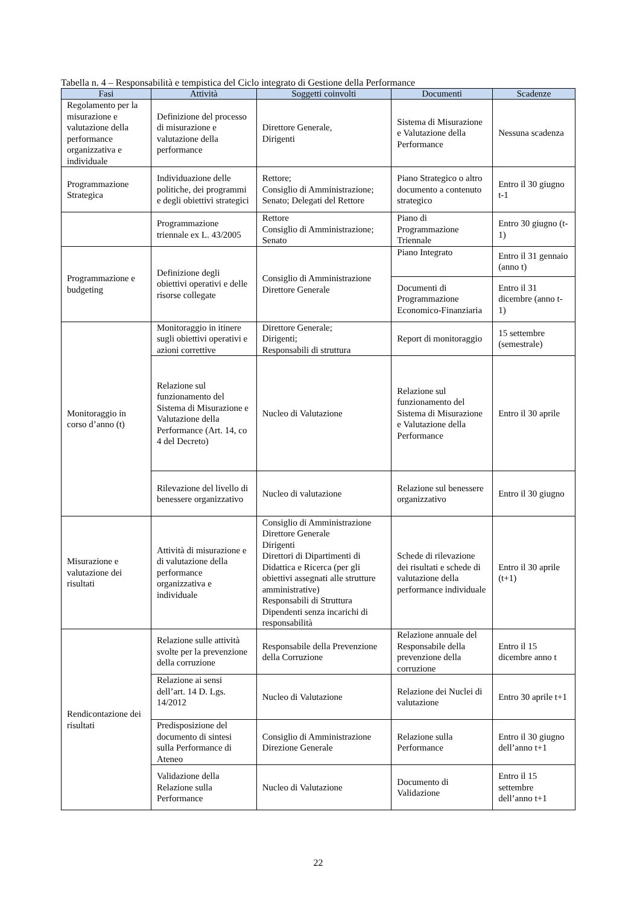Tabella n. 4 – Responsabilità e tempistica del Ciclo integrato di Gestione della Performance
| Fasi | Attività | Soggetti coinvolti | Documenti | Scadenze |
| --- | --- | --- | --- | --- |
| Regolamento per la misurazione e valutazione della performance organizzativa e individuale | Definizione del processo di misurazione e valutazione della performance | Direttore Generale, Dirigenti | Sistema di Misurazione e Valutazione della Performance | Nessuna scadenza |
| Programmazione Strategica | Individuazione delle politiche, dei programmi e degli obiettivi strategici | Rettore; Consiglio di Amministrazione; Senato; Delegati del Rettore | Piano Strategico o altro documento a contenuto strategico | Entro il 30 giugno t-1 |
| | Programmazione triennale ex L. 43/2005 | Rettore Consiglio di Amministrazione; Senato | Piano di Programmazione Triennale | Entro 30 giugno (t-1) |
| Programmazione e budgeting | Definizione degli obiettivi operativi e delle risorse collegate | Consiglio di Amministrazione Direttore Generale | Piano Integrato | Entro il 31 gennaio (anno t) |
| | | | Documenti di Programmazione Economico-Finanziaria | Entro il 31 dicembre (anno t-1) |
| Monitoraggio in corso d’anno (t) | Monitoraggio in itinere sugli obiettivi operativi e azioni correttive | Direttore Generale; Dirigenti; Responsabili di struttura | Report di monitoraggio | 15 settembre (semestrale) |
| | Relazione sul funzionamento del Sistema di Misurazione e Valutazione della Performance (Art. 14, co 4 del Decreto) | Nucleo di Valutazione | Relazione sul funzionamento del Sistema di Misurazione e Valutazione della Performance | Entro il 30 aprile |
| | Rilevazione del livello di benessere organizzativo | Nucleo di valutazione | Relazione sul benessere organizzativo | Entro il 30 giugno |
| Misurazione e valutazione dei risultati | Attività di misurazione e di valutazione della performance organizzativa e individuale | Consiglio di Amministrazione Direttore Generale Dirigenti Direttori di Dipartimenti di Didattica e Ricerca (per gli obiettivi assegnati alle strutture amministrative) Responsabili di Struttura Dipendenti senza incarichi di responsabilità | Schede di rilevazione dei risultati e schede di valutazione della performance individuale | Entro il 30 aprile (t+1) |
| Rendicontazione dei risultati | Relazione sulle attività svolte per la prevenzione della corruzione | Responsabile della Prevenzione della Corruzione | Relazione annuale del Responsabile della prevenzione della corruzione | Entro il 15 dicembre anno t |
| | Relazione ai sensi dell’art. 14 D. Lgs. 14/2012 | Nucleo di Valutazione | Relazione dei Nuclei di valutazione | Entro 30 aprile t+1 |
| | Predisposizione del documento di sintesi sulla Performance di Ateneo | Consiglio di Amministrazione Direzione Generale | Relazione sulla Performance | Entro il 30 giugno dell’anno t+1 |
| | Validazione della Relazione sulla Performance | Nucleo di Valutazione | Documento di Validazione | Entro il 15 settembre dell’anno t+1 |
22